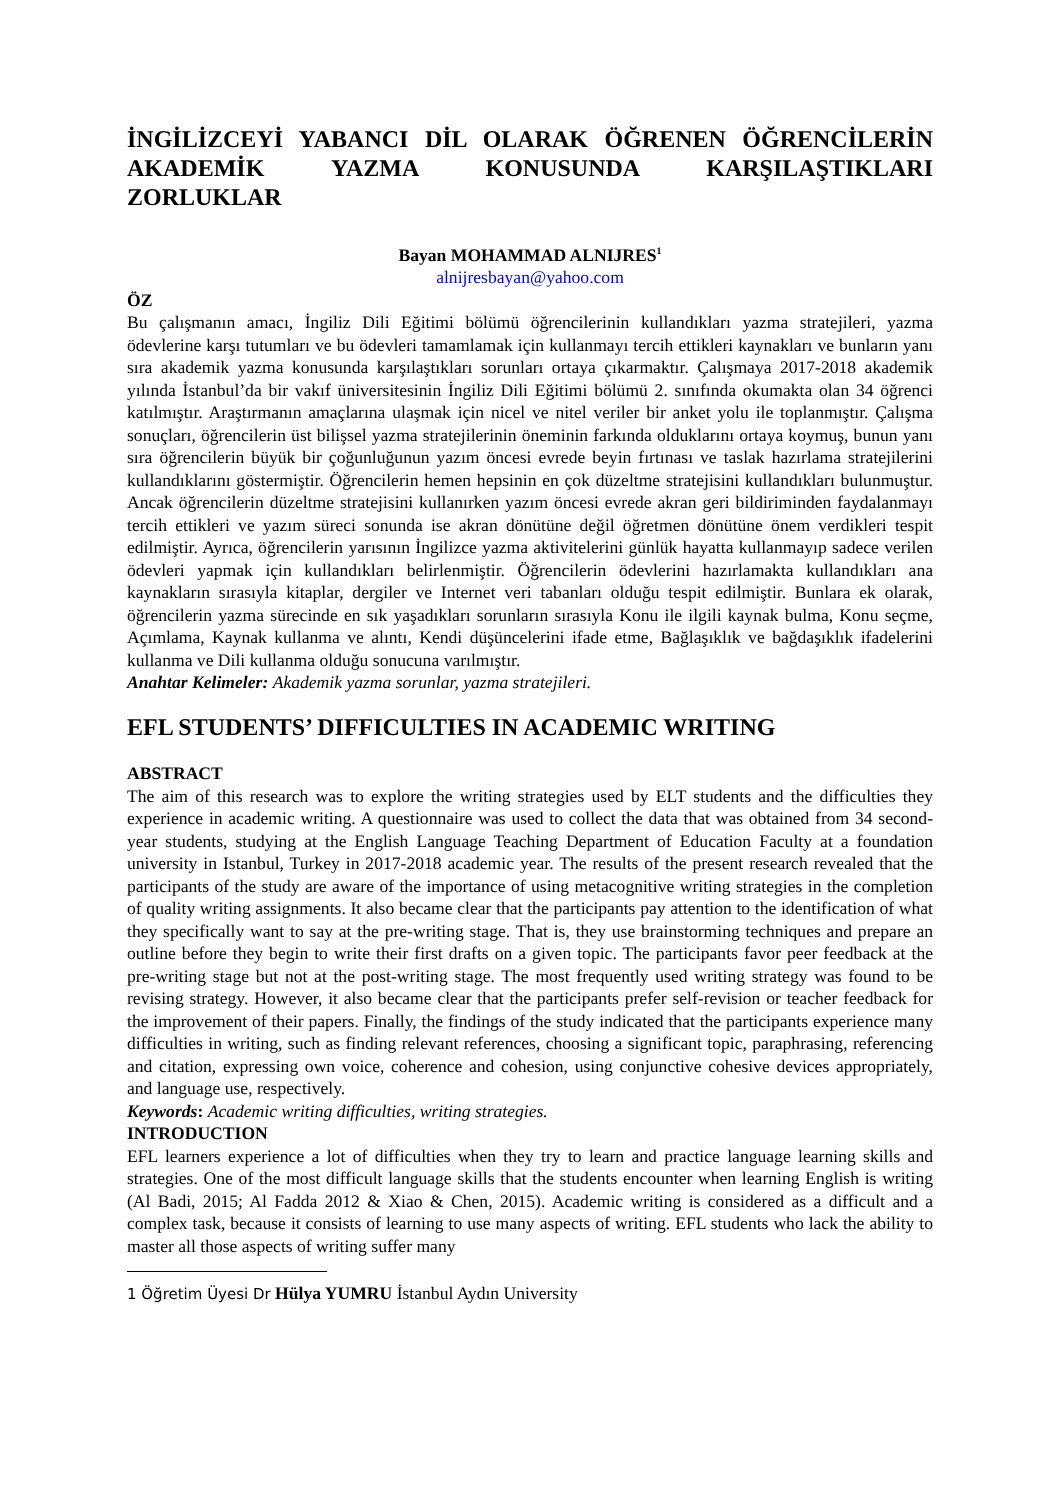İNGİLİZCEYİ YABANCI DİL OLARAK ÖĞRENEN ÖĞRENCİLERİN AKADEMİK YAZMA KONUSUNDA KARŞILAŞTIKLARI
ZORLUKLAR
Bayan MOHAMMAD ALNIJRES<sup>1</sup>
alnijresbayan@yahoo.com
ÖZ
Bu çalışmanın amacı, İngiliz Dili Eğitimi bölümü öğrencilerinin kullandıkları yazma stratejileri, yazma ödevlerine karşı tutumları ve bu ödevleri tamamlamak için kullanmayı tercih ettikleri kaynakları ve bunların yanı sıra akademik yazma konusunda karşılaştıkları sorunları ortaya çıkarmaktır. Çalışmaya 2017-2018 akademik yılında İstanbul’da bir vakıf üniversitesinin İngiliz Dili Eğitimi bölümü 2. sınıfında okumakta olan 34 öğrenci katılmıştır. Araştırmanın amaçlarına ulaşmak için nicel ve nitel veriler bir anket yolu ile toplanmıştır. Çalışma sonuçları, öğrencilerin üst bilişsel yazma stratejilerinin öneminin farkında olduklarını ortaya koymuş, bunun yanı sıra öğrencilerin büyük bir çoğunluğunun yazım öncesi evrede beyin fırtınası ve taslak hazırlama stratejilerini kullandıklarını göstermiştir. Öğrencilerin hemen hepsinin en çok düzeltme stratejisini kullandıkları bulunmuştur. Ancak öğrencilerin düzeltme stratejisini kullanırken yazım öncesi evrede akran geri bildiriminden faydalanmayı tercih ettikleri ve yazım süreci sonunda ise akran dönütüne değil öğretmen dönütüne önem verdikleri tespit edilmiştir. Ayrıca, öğrencilerin yarısının İngilizce yazma aktivitelerini günlük hayatta kullanmayıp sadece verilen ödevleri yapmak için kullandıkları belirlenmiştir. Öğrencilerin ödevlerini hazırlamakta kullandıkları ana kaynakların sırasıyla kitaplar, dergiler ve Internet veri tabanları olduğu tespit edilmiştir. Bunlara ek olarak, öğrencilerin yazma sürecinde en sık yaşadıkları sorunların sırasıyla Konu ile ilgili kaynak bulma, Konu seçme, Açımlama, Kaynak kullanma ve alıntı, Kendi düşüncelerini ifade etme, Bağlaşıklık ve bağdaşıklık ifadelerini kullanma ve Dili kullanma olduğu sonucuna varılmıştır.
Anahtar Kelimeler: Akademik yazma sorunlar, yazma stratejileri.
EFL STUDENTS’ DIFFICULTIES IN ACADEMIC WRITING
ABSTRACT
The aim of this research was to explore the writing strategies used by ELT students and the difficulties they experience in academic writing. A questionnaire was used to collect the data that was obtained from 34 second-year students, studying at the English Language Teaching Department of Education Faculty at a foundation university in Istanbul, Turkey in 2017-2018 academic year. The results of the present research revealed that the participants of the study are aware of the importance of using metacognitive writing strategies in the completion of quality writing assignments. It also became clear that the participants pay attention to the identification of what they specifically want to say at the pre-writing stage. That is, they use brainstorming techniques and prepare an outline before they begin to write their first drafts on a given topic. The participants favor peer feedback at the pre-writing stage but not at the post-writing stage. The most frequently used writing strategy was found to be revising strategy. However, it also became clear that the participants prefer self-revision or teacher feedback for the improvement of their papers. Finally, the findings of the study indicated that the participants experience many difficulties in writing, such as finding relevant references, choosing a significant topic, paraphrasing, referencing and citation, expressing own voice, coherence and cohesion, using conjunctive cohesive devices appropriately, and language use, respectively.
Keywords: Academic writing difficulties, writing strategies.
INTRODUCTION
EFL learners experience a lot of difficulties when they try to learn and practice language learning skills and strategies. One of the most difficult language skills that the students encounter when learning English is writing (Al Badi, 2015; Al Fadda 2012 & Xiao & Chen, 2015). Academic writing is considered as a difficult and a complex task, because it consists of learning to use many aspects of writing. EFL students who lack the ability to master all those aspects of writing suffer many
1 Öğretim Üyesi Dr Hülya YUMRU İstanbul Aydın University